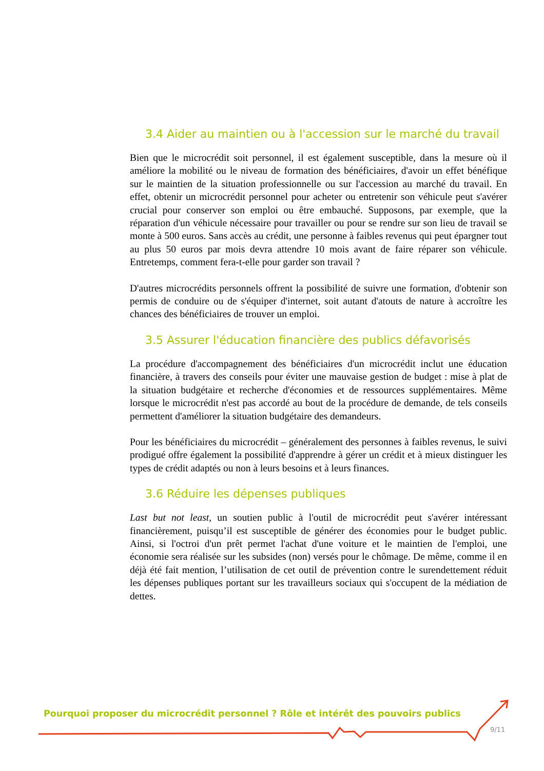3.4 Aider au maintien ou à l'accession sur le marché du travail
Bien que le microcrédit soit personnel, il est également susceptible, dans la mesure où il améliore la mobilité ou le niveau de formation des bénéficiaires, d'avoir un effet bénéfique sur le maintien de la situation professionnelle ou sur l'accession au marché du travail. En effet, obtenir un microcrédit personnel pour acheter ou entretenir son véhicule peut s'avérer crucial pour conserver son emploi ou être embauché. Supposons, par exemple, que la réparation d'un véhicule nécessaire pour travailler ou pour se rendre sur son lieu de travail se monte à 500 euros. Sans accès au crédit, une personne à faibles revenus qui peut épargner tout au plus 50 euros par mois devra attendre 10 mois avant de faire réparer son véhicule. Entretemps, comment fera-t-elle pour garder son travail ?
D'autres microcrédits personnels offrent la possibilité de suivre une formation, d'obtenir son permis de conduire ou de s'équiper d'internet, soit autant d'atouts de nature à accroître les chances des bénéficiaires de trouver un emploi.
3.5 Assurer l'éducation financière des publics défavorisés
La procédure d'accompagnement des bénéficiaires d'un microcrédit inclut une éducation financière, à travers des conseils pour éviter une mauvaise gestion de budget : mise à plat de la situation budgétaire et recherche d'économies et de ressources supplémentaires. Même lorsque le microcrédit n'est pas accordé au bout de la procédure de demande, de tels conseils permettent d'améliorer la situation budgétaire des demandeurs.
Pour les bénéficiaires du microcrédit – généralement des personnes à faibles revenus, le suivi prodigué offre également la possibilité d'apprendre à gérer un crédit et à mieux distinguer les types de crédit adaptés ou non à leurs besoins et à leurs finances.
3.6 Réduire les dépenses publiques
Last but not least, un soutien public à l'outil de microcrédit peut s'avérer intéressant financièrement, puisqu’il est susceptible de générer des économies pour le budget public. Ainsi, si l'octroi d'un prêt permet l'achat d'une voiture et le maintien de l'emploi, une économie sera réalisée sur les subsides (non) versés pour le chômage. De même, comme il en déjà été fait mention, l’utilisation de cet outil de prévention contre le surendettement réduit les dépenses publiques portant sur les travailleurs sociaux qui s'occupent de la médiation de dettes.
Pourquoi proposer du microcrédit personnel ? Rôle et intérêt des pouvoirs publics
9/11